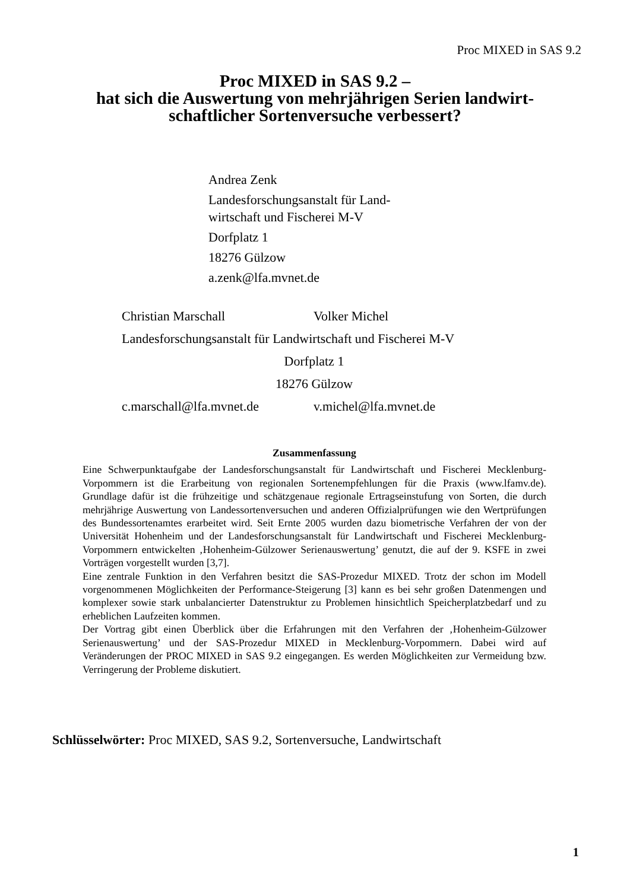Proc MIXED in SAS 9.2
Proc MIXED in SAS 9.2 –
hat sich die Auswertung von mehrjährigen Serien landwirt-
schaftlicher Sortenversuche verbessert?
Andrea Zenk
Landesforschungsanstalt für Land-
wirtschaft und Fischerei M-V
Dorfplatz 1
18276 Gülzow
a.zenk@lfa.mvnet.de
Christian Marschall Volker Michel
Landesforschungsanstalt für Landwirtschaft und Fischerei M-V
Dorfplatz 1
18276 Gülzow
c.marschall@lfa.mvnet.de v.michel@lfa.mvnet.de
Zusammenfassung
Eine Schwerpunktaufgabe der Landesforschungsanstalt für Landwirtschaft und Fischerei Mecklenburg-Vorpommern ist die Erarbeitung von regionalen Sortenempfehlungen für die Praxis (www.lfamv.de). Grundlage dafür ist die frühzeitige und schätzgenaue regionale Ertragseinstufung von Sorten, die durch mehrjährige Auswertung von Landessortenversuchen und anderen Offizialprüfungen wie den Wertprüfungen des Bundessortenamtes erarbeitet wird. Seit Ernte 2005 wurden dazu biometrische Verfahren der von der Universität Hohenheim und der Landesforschungsanstalt für Landwirtschaft und Fischerei Mecklenburg-Vorpommern entwickelten ‚Hohenheim-Gülzower Serienauswertung’ genutzt, die auf der 9. KSFE in zwei Vorträgen vorgestellt wurden [3,7].
Eine zentrale Funktion in den Verfahren besitzt die SAS-Prozedur MIXED. Trotz der schon im Modell vorgenommenen Möglichkeiten der Performance-Steigerung [3] kann es bei sehr großen Datenmengen und komplexer sowie stark unbalancierter Datenstruktur zu Problemen hinsichtlich Speicherplatzbedarf und zu erheblichen Laufzeiten kommen.
Der Vortrag gibt einen Überblick über die Erfahrungen mit den Verfahren der ‚Hohenheim-Gülzower Serienauswertung’ und der SAS-Prozedur MIXED in Mecklenburg-Vorpommern. Dabei wird auf Veränderungen der PROC MIXED in SAS 9.2 eingegangen. Es werden Möglichkeiten zur Vermeidung bzw. Verringerung der Probleme diskutiert.
Schlüsselwörter: Proc MIXED, SAS 9.2, Sortenversuche, Landwirtschaft
1